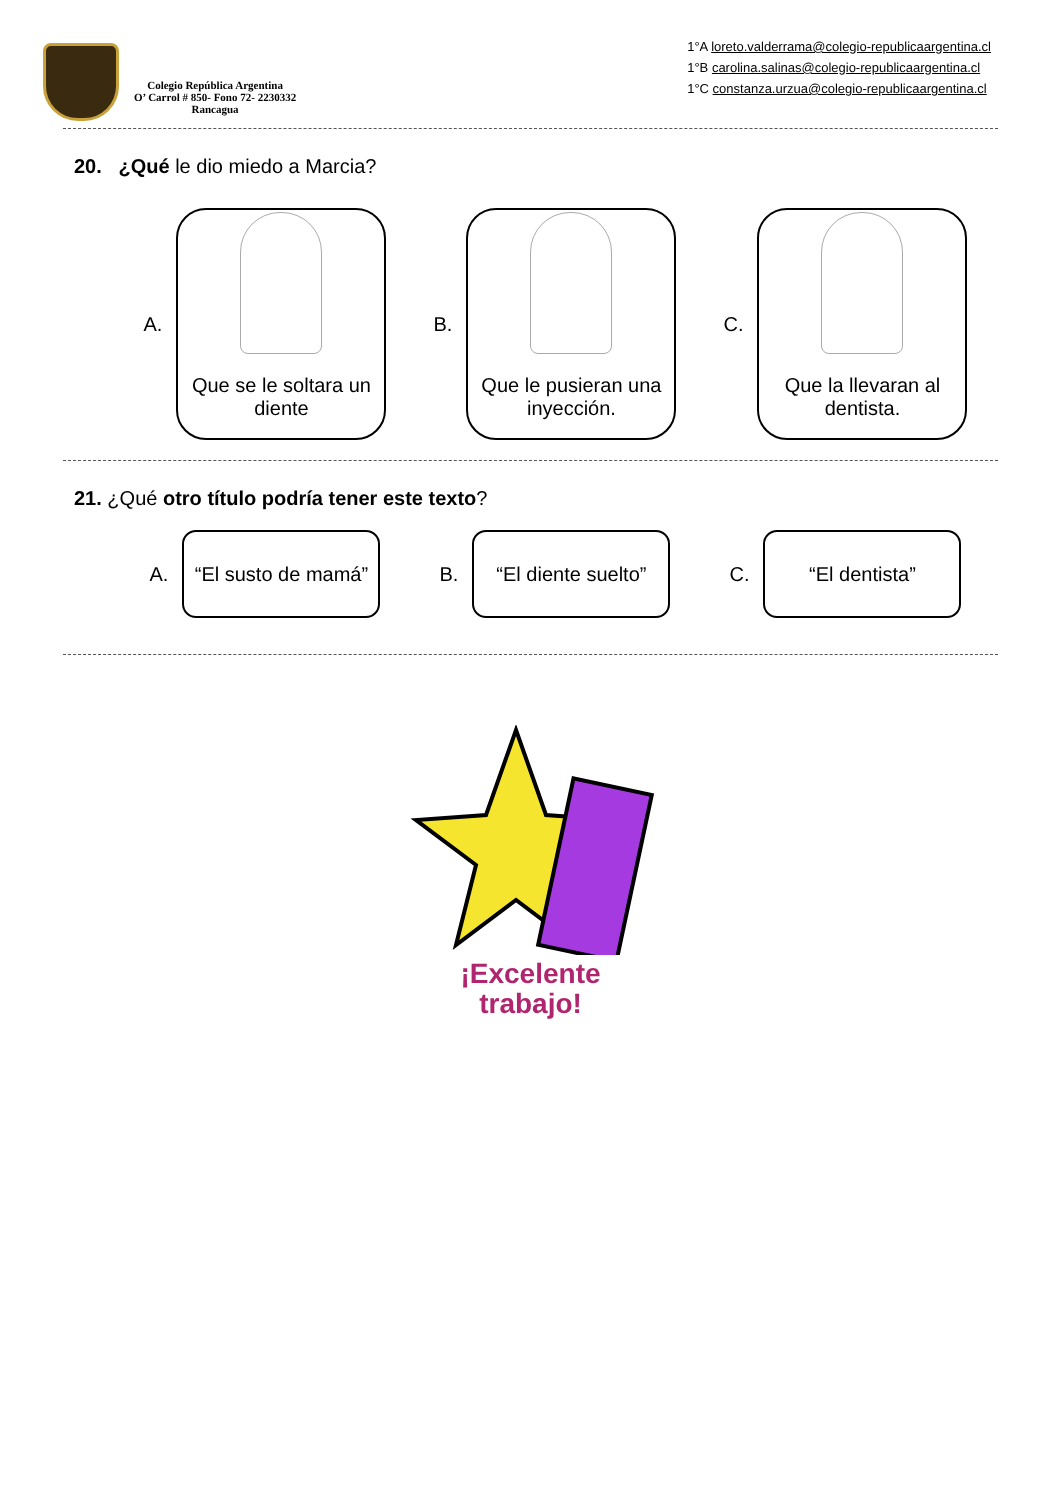Colegio República Argentina
O’ Carrol # 850- Fono 72- 2230332
Rancagua
1°A loreto.valderrama@colegio-republicaargentina.cl
1°B carolina.salinas@colegio-republicaargentina.cl
1°C constanza.urzua@colegio-republicaargentina.cl
20. ¿Qué le dio miedo a Marcia?
A.
Que se le soltara un diente
B.
Que le pusieran una inyección.
C.
Que la llevaran al dentista.
21. ¿Qué otro título podría tener este texto?
A.
“El susto de mamá”
B.
“El diente suelto”
C.
“El dentista”
¡Excelente
trabajo!